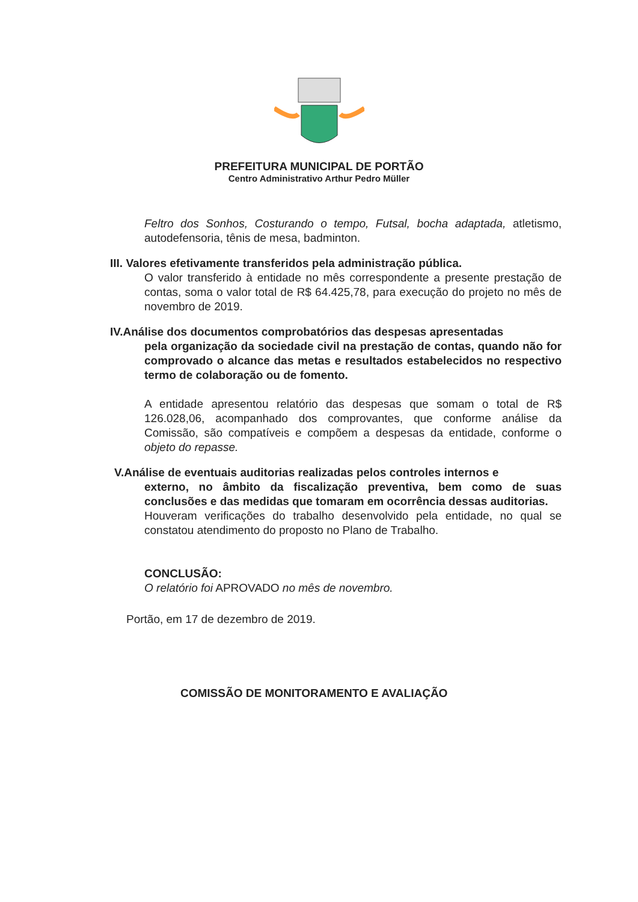PREFEITURA MUNICIPAL DE PORTÃO
Centro Administrativo Arthur Pedro Müller
Feltro dos Sonhos, Costurando o tempo, Futsal, bocha adaptada, atletismo, autodefensoria, tênis de mesa, badminton.
III. Valores efetivamente transferidos pela administração pública.
O valor transferido à entidade no mês correspondente a presente prestação de contas, soma o valor total de R$ 64.425,78, para execução do projeto no mês de novembro de 2019.
IV.Análise dos documentos comprobatórios das despesas apresentadas
pela organização da sociedade civil na prestação de contas, quando não for comprovado o alcance das metas e resultados estabelecidos no respectivo termo de colaboração ou de fomento.
A entidade apresentou relatório das despesas que somam o total de R$ 126.028,06, acompanhado dos comprovantes, que conforme análise da Comissão, são compatíveis e compõem a despesas da entidade, conforme o objeto do repasse.
V.Análise de eventuais auditorias realizadas pelos controles internos e
externo, no âmbito da fiscalização preventiva, bem como de suas conclusões e das medidas que tomaram em ocorrência dessas auditorias.
Houveram verificações do trabalho desenvolvido pela entidade, no qual se constatou atendimento do proposto no Plano de Trabalho.
CONCLUSÃO:
O relatório foi APROVADO no mês de novembro.
Portão, em 17 de dezembro de 2019.
COMISSÃO DE MONITORAMENTO E AVALIAÇÃO